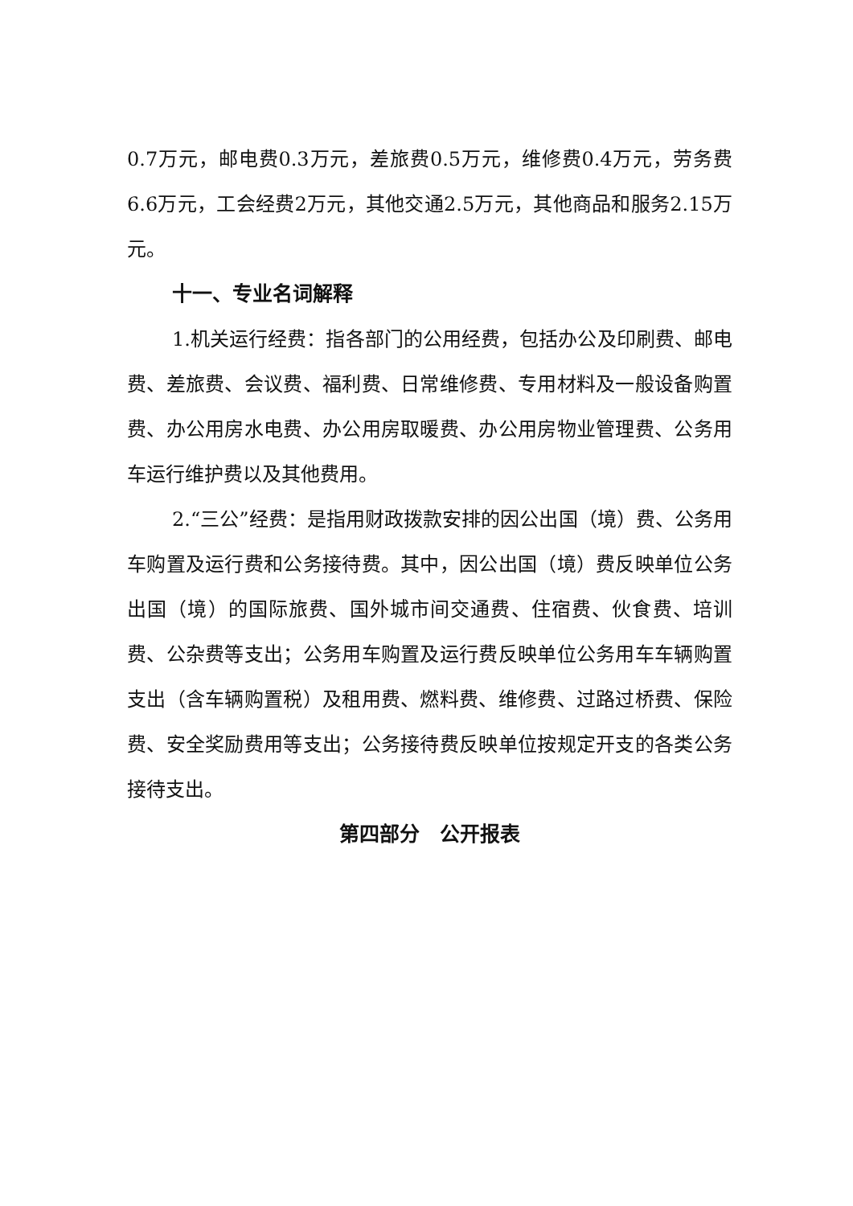0.7万元，邮电费0.3万元，差旅费0.5万元，维修费0.4万元，劳务费6.6万元，工会经费2万元，其他交通2.5万元，其他商品和服务2.15万元。
十一、专业名词解释
1.机关运行经费：指各部门的公用经费，包括办公及印刷费、邮电费、差旅费、会议费、福利费、日常维修费、专用材料及一般设备购置费、办公用房水电费、办公用房取暖费、办公用房物业管理费、公务用车运行维护费以及其他费用。
2.“三公”经费：是指用财政拨款安排的因公出国（境）费、公务用车购置及运行费和公务接待费。其中，因公出国（境）费反映单位公务出国（境）的国际旅费、国外城市间交通费、住宿费、伙食费、培训费、公杂费等支出；公务用车购置及运行费反映单位公务用车车辆购置支出（含车辆购置税）及租用费、燃料费、维修费、过路过桥费、保险费、安全奖励费用等支出；公务接待费反映单位按规定开支的各类公务接待支出。
第四部分　公开报表